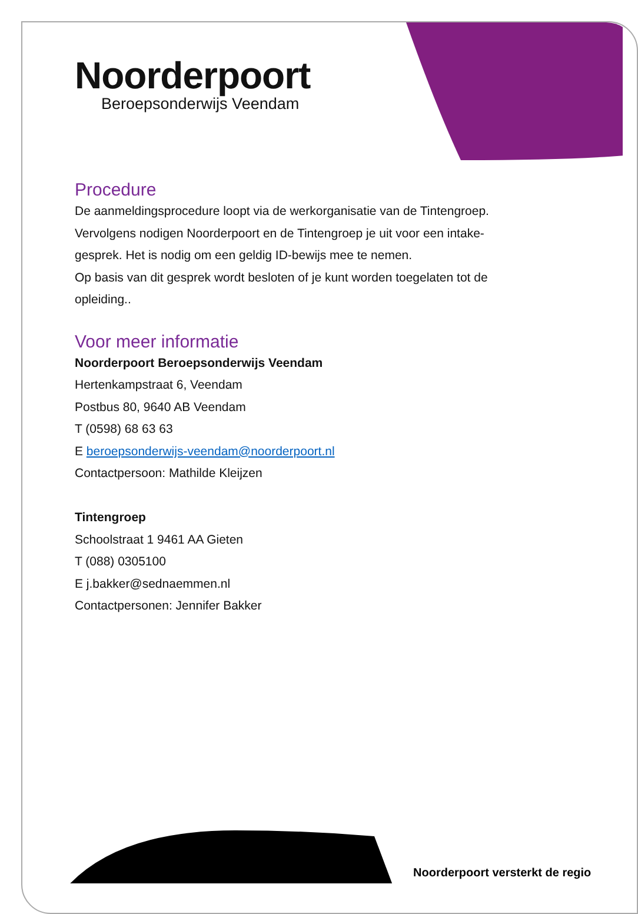Noorderpoort
Beroepsonderwijs Veendam
Procedure
De aanmeldingsprocedure loopt via de werkorganisatie van de Tintengroep.
Vervolgens nodigen Noorderpoort en de Tintengroep je uit voor een intake-
gesprek. Het is nodig om een geldig ID-bewijs mee te nemen.
Op basis van dit gesprek wordt besloten of je kunt worden toegelaten tot de
opleiding..
Voor meer informatie
Noorderpoort Beroepsonderwijs Veendam
Hertenkampstraat 6, Veendam
Postbus 80, 9640 AB Veendam
T (0598) 68 63 63
E beroepsonderwijs-veendam@noorderpoort.nl
Contactpersoon: Mathilde Kleijzen
Tintengroep
Schoolstraat 1 9461 AA Gieten
T (088) 0305100
E j.bakker@sednaemmen.nl
Contactpersonen: Jennifer Bakker
Noorderpoort versterkt de regio